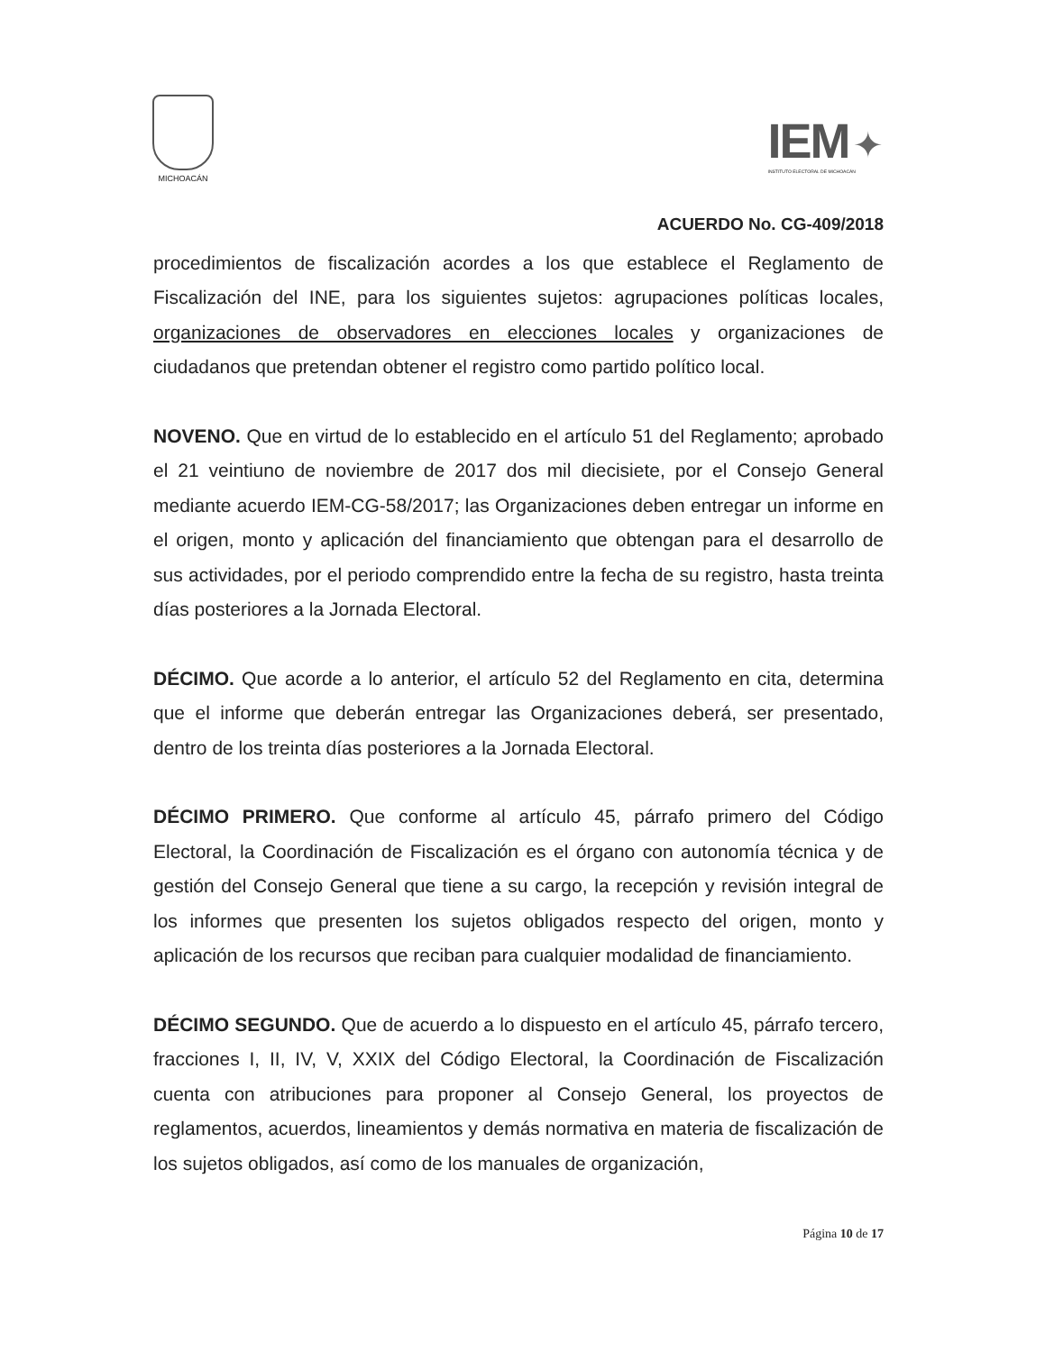MICHOACÁN
IEM ✦
INSTITUTO ELECTORAL DE MICHOACÁN
ACUERDO No. CG-409/2018
procedimientos de fiscalización acordes a los que establece el Reglamento de Fiscalización del INE, para los siguientes sujetos: agrupaciones políticas locales, organizaciones de observadores en elecciones locales y organizaciones de ciudadanos que pretendan obtener el registro como partido político local.
NOVENO. Que en virtud de lo establecido en el artículo 51 del Reglamento; aprobado el 21 veintiuno de noviembre de 2017 dos mil diecisiete, por el Consejo General mediante acuerdo IEM-CG-58/2017; las Organizaciones deben entregar un informe en el origen, monto y aplicación del financiamiento que obtengan para el desarrollo de sus actividades, por el periodo comprendido entre la fecha de su registro, hasta treinta días posteriores a la Jornada Electoral.
DÉCIMO. Que acorde a lo anterior, el artículo 52 del Reglamento en cita, determina que el informe que deberán entregar las Organizaciones deberá, ser presentado, dentro de los treinta días posteriores a la Jornada Electoral.
DÉCIMO PRIMERO. Que conforme al artículo 45, párrafo primero del Código Electoral, la Coordinación de Fiscalización es el órgano con autonomía técnica y de gestión del Consejo General que tiene a su cargo, la recepción y revisión integral de los informes que presenten los sujetos obligados respecto del origen, monto y aplicación de los recursos que reciban para cualquier modalidad de financiamiento.
DÉCIMO SEGUNDO. Que de acuerdo a lo dispuesto en el artículo 45, párrafo tercero, fracciones I, II, IV, V, XXIX del Código Electoral, la Coordinación de Fiscalización cuenta con atribuciones para proponer al Consejo General, los proyectos de reglamentos, acuerdos, lineamientos y demás normativa en materia de fiscalización de los sujetos obligados, así como de los manuales de organización,
Página 10 de 17